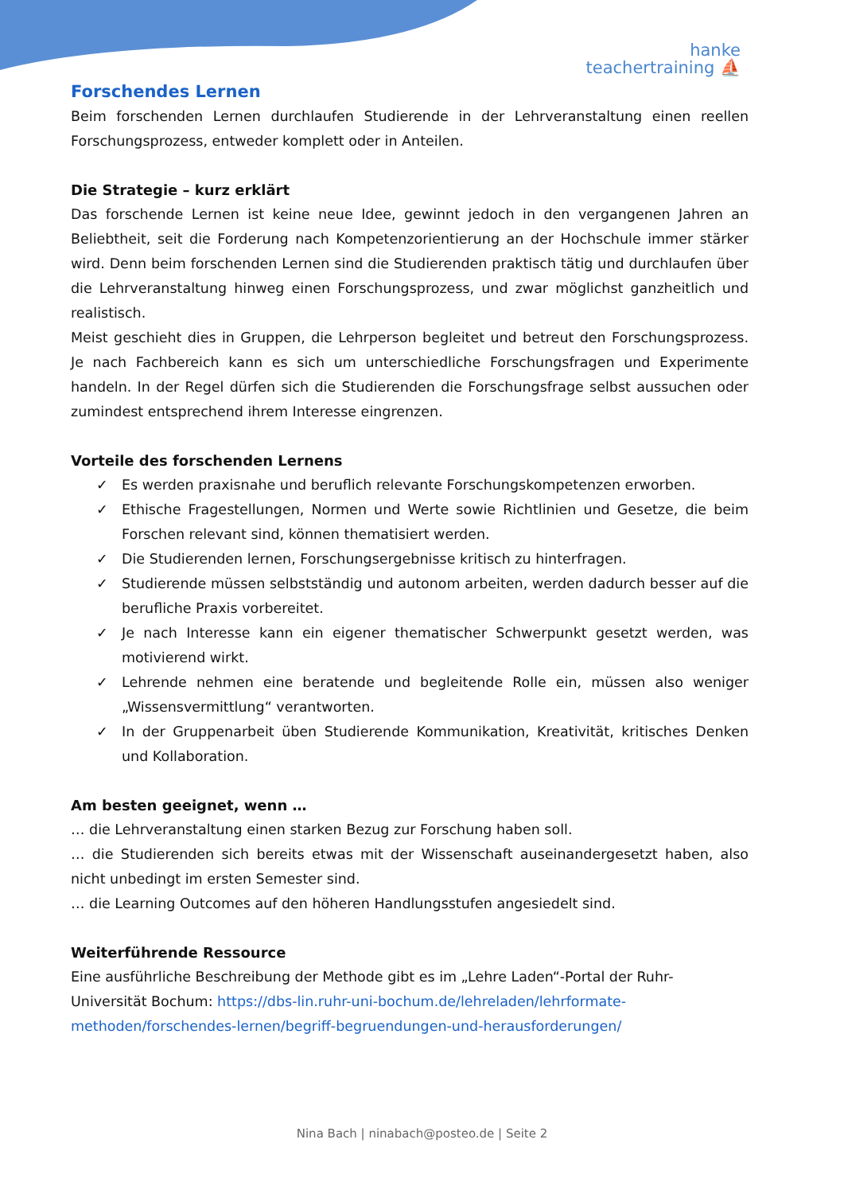hanke
teachertraining ⛵
Forschendes Lernen
Beim forschenden Lernen durchlaufen Studierende in der Lehrveranstaltung einen reellen Forschungsprozess, entweder komplett oder in Anteilen.
Die Strategie – kurz erklärt
Das forschende Lernen ist keine neue Idee, gewinnt jedoch in den vergangenen Jahren an Beliebtheit, seit die Forderung nach Kompetenzorientierung an der Hochschule immer stärker wird. Denn beim forschenden Lernen sind die Studierenden praktisch tätig und durchlaufen über die Lehrveranstaltung hinweg einen Forschungsprozess, und zwar möglichst ganzheitlich und realistisch.
Meist geschieht dies in Gruppen, die Lehrperson begleitet und betreut den Forschungsprozess. Je nach Fachbereich kann es sich um unterschiedliche Forschungsfragen und Experimente handeln. In der Regel dürfen sich die Studierenden die Forschungsfrage selbst aussuchen oder zumindest entsprechend ihrem Interesse eingrenzen.
Vorteile des forschenden Lernens
✓ Es werden praxisnahe und beruflich relevante Forschungskompetenzen erworben.
✓ Ethische Fragestellungen, Normen und Werte sowie Richtlinien und Gesetze, die beim Forschen relevant sind, können thematisiert werden.
✓ Die Studierenden lernen, Forschungsergebnisse kritisch zu hinterfragen.
✓ Studierende müssen selbstständig und autonom arbeiten, werden dadurch besser auf die berufliche Praxis vorbereitet.
✓ Je nach Interesse kann ein eigener thematischer Schwerpunkt gesetzt werden, was motivierend wirkt.
✓ Lehrende nehmen eine beratende und begleitende Rolle ein, müssen also weniger „Wissensvermittlung“ verantworten.
✓ In der Gruppenarbeit üben Studierende Kommunikation, Kreativität, kritisches Denken und Kollaboration.
Am besten geeignet, wenn …
… die Lehrveranstaltung einen starken Bezug zur Forschung haben soll.
… die Studierenden sich bereits etwas mit der Wissenschaft auseinandergesetzt haben, also nicht unbedingt im ersten Semester sind.
… die Learning Outcomes auf den höheren Handlungsstufen angesiedelt sind.
Weiterführende Ressource
Eine ausführliche Beschreibung der Methode gibt es im „Lehre Laden“-Portal der Ruhr-Universität Bochum: https://dbs-lin.ruhr-uni-bochum.de/lehreladen/lehrformate-methoden/forschendes-lernen/begriff-begruendungen-und-herausforderungen/
Nina Bach | ninabach@posteo.de | Seite 2